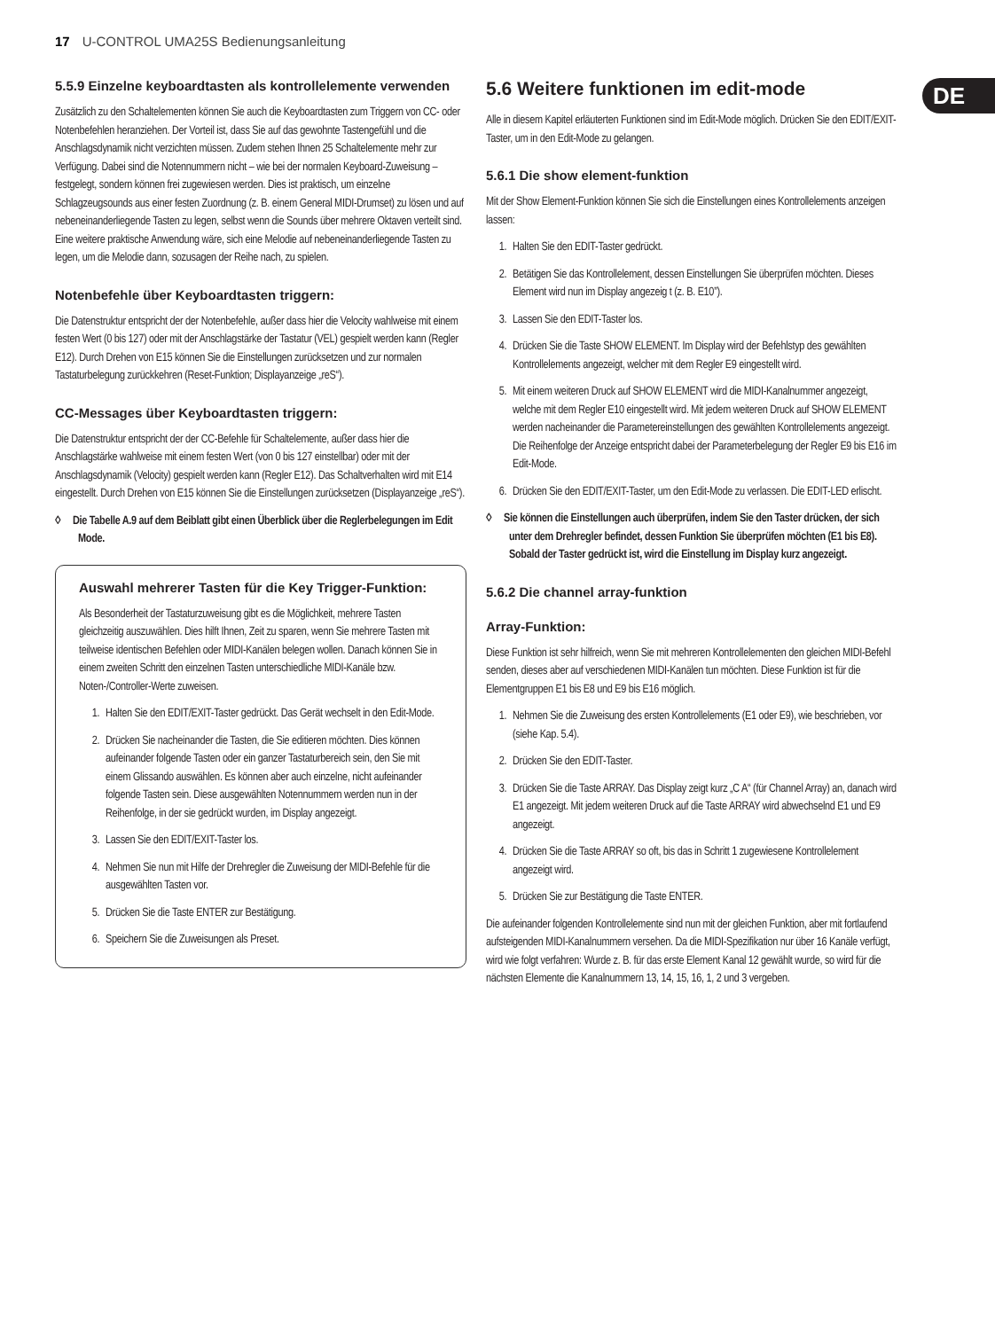17 U-CONTROL UMA25S Bedienungsanleitung
DE
5.5.9 Einzelne keyboardtasten als kontrollelemente verwenden
Zusätzlich zu den Schaltelementen können Sie auch die Keyboardtasten zum Triggern von CC- oder Notenbefehlen heranziehen. Der Vorteil ist, dass Sie auf das gewohnte Tastengefühl und die Anschlagsdynamik nicht verzichten müssen. Zudem stehen Ihnen 25 Schaltelemente mehr zur Verfügung. Dabei sind die Notennummern nicht – wie bei der normalen Keyboard-Zuweisung – festgelegt, sondern können frei zugewiesen werden. Dies ist praktisch, um einzelne Schlagzeugsounds aus einer festen Zuordnung (z. B. einem General MIDI-Drumset) zu lösen und auf nebeneinanderliegende Tasten zu legen, selbst wenn die Sounds über mehrere Oktaven verteilt sind. Eine weitere praktische Anwendung wäre, sich eine Melodie auf nebeneinanderliegende Tasten zu legen, um die Melodie dann, sozusagen der Reihe nach, zu spielen.
Notenbefehle über Keyboardtasten triggern:
Die Datenstruktur entspricht der der Notenbefehle, außer dass hier die Velocity wahlweise mit einem festen Wert (0 bis 127) oder mit der Anschlagstärke der Tastatur (VEL) gespielt werden kann (Regler E12). Durch Drehen von E15 können Sie die Einstellungen zurücksetzen und zur normalen Tastaturbelegung zurückkehren (Reset-Funktion; Displayanzeige „reS“).
CC-Messages über Keyboardtasten triggern:
Die Datenstruktur entspricht der der CC-Befehle für Schaltelemente, außer dass hier die Anschlagstärke wahlweise mit einem festen Wert (von 0 bis 127 einstellbar) oder mit der Anschlagsdynamik (Velocity) gespielt werden kann (Regler E12). Das Schaltverhalten wird mit E14 eingestellt. Durch Drehen von E15 können Sie die Einstellungen zurücksetzen (Displayanzeige „reS“).
◊ Die Tabelle A.9 auf dem Beiblatt gibt einen Überblick über die Reglerbelegungen im Edit Mode.
Auswahl mehrerer Tasten für die Key Trigger-Funktion:
Als Besonderheit der Tastaturzuweisung gibt es die Möglichkeit, mehrere Tasten gleichzeitig auszuwählen. Dies hilft Ihnen, Zeit zu sparen, wenn Sie mehrere Tasten mit teilweise identischen Befehlen oder MIDI-Kanälen belegen wollen. Danach können Sie in einem zweiten Schritt den einzelnen Tasten unterschiedliche MIDI-Kanäle bzw. Noten-/Controller-Werte zuweisen.
1. Halten Sie den EDIT/EXIT-Taster gedrückt. Das Gerät wechselt in den Edit-Mode.
2. Drücken Sie nacheinander die Tasten, die Sie editieren möchten. Dies können aufeinander folgende Tasten oder ein ganzer Tastaturbereich sein, den Sie mit einem Glissando auswählen. Es können aber auch einzelne, nicht aufeinander folgende Tasten sein. Diese ausgewählten Notennummern werden nun in der Reihenfolge, in der sie gedrückt wurden, im Display angezeigt.
3. Lassen Sie den EDIT/EXIT-Taster los.
4. Nehmen Sie nun mit Hilfe der Drehregler die Zuweisung der MIDI-Befehle für die ausgewählten Tasten vor.
5. Drücken Sie die Taste ENTER zur Bestätigung.
6. Speichern Sie die Zuweisungen als Preset.
5.6 Weitere funktionen im edit-mode
Alle in diesem Kapitel erläuterten Funktionen sind im Edit-Mode möglich. Drücken Sie den EDIT/EXIT-Taster, um in den Edit-Mode zu gelangen.
5.6.1 Die show element-funktion
Mit der Show Element-Funktion können Sie sich die Einstellungen eines Kontrollelements anzeigen lassen:
1. Halten Sie den EDIT-Taster gedrückt.
2. Betätigen Sie das Kontrollelement, dessen Einstellungen Sie überprüfen möchten. Dieses Element wird nun im Display angezeig t (z. B. E10”).
3. Lassen Sie den EDIT-Taster los.
4. Drücken Sie die Taste SHOW ELEMENT. Im Display wird der Befehlstyp des gewählten Kontrollelements angezeigt, welcher mit dem Regler E9 eingestellt wird.
5. Mit einem weiteren Druck auf SHOW ELEMENT wird die MIDI-Kanalnummer angezeigt, welche mit dem Regler E10 eingestellt wird. Mit jedem weiteren Druck auf SHOW ELEMENT werden nacheinander die Parametereinstellungen des gewählten Kontrollelements angezeigt. Die Reihenfolge der Anzeige entspricht dabei der Parameterbelegung der Regler E9 bis E16 im Edit-Mode.
6. Drücken Sie den EDIT/EXIT-Taster, um den Edit-Mode zu verlassen. Die EDIT-LED erlischt.
◊ Sie können die Einstellungen auch überprüfen, indem Sie den Taster drücken, der sich unter dem Drehregler befindet, dessen Funktion Sie überprüfen möchten (E1 bis E8). Sobald der Taster gedrückt ist, wird die Einstellung im Display kurz angezeigt.
5.6.2 Die channel array-funktion
Array-Funktion:
Diese Funktion ist sehr hilfreich, wenn Sie mit mehreren Kontrollelementen den gleichen MIDI-Befehl senden, dieses aber auf verschiedenen MIDI-Kanälen tun möchten. Diese Funktion ist für die Elementgruppen E1 bis E8 und E9 bis E16 möglich.
1. Nehmen Sie die Zuweisung des ersten Kontrollelements (E1 oder E9), wie beschrieben, vor (siehe Kap. 5.4).
2. Drücken Sie den EDIT-Taster.
3. Drücken Sie die Taste ARRAY. Das Display zeigt kurz „C A“ (für Channel Array) an, danach wird E1 angezeigt. Mit jedem weiteren Druck auf die Taste ARRAY wird abwechselnd E1 und E9 angezeigt.
4. Drücken Sie die Taste ARRAY so oft, bis das in Schritt 1 zugewiesene Kontrollelement angezeigt wird.
5. Drücken Sie zur Bestätigung die Taste ENTER.
Die aufeinander folgenden Kontrollelemente sind nun mit der gleichen Funktion, aber mit fortlaufend aufsteigenden MIDI-Kanalnummern versehen. Da die MIDI-Spezifikation nur über 16 Kanäle verfügt, wird wie folgt verfahren: Wurde z. B. für das erste Element Kanal 12 gewählt wurde, so wird für die nächsten Elemente die Kanalnummern 13, 14, 15, 16, 1, 2 und 3 vergeben.